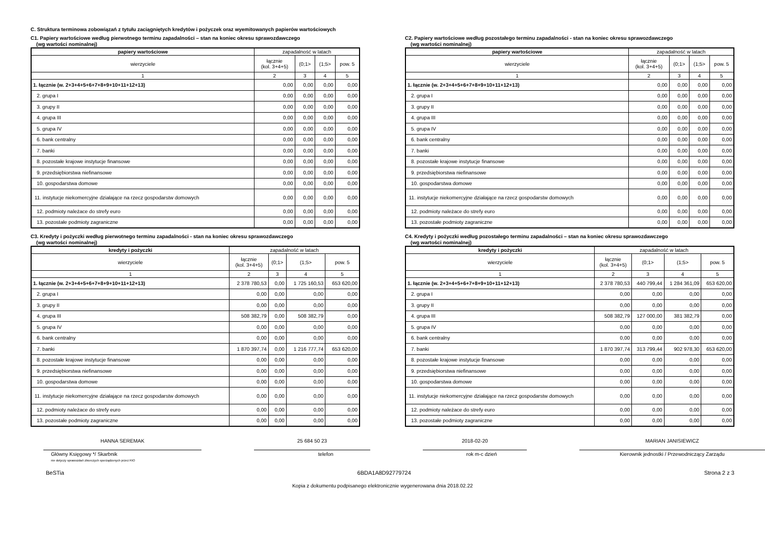C. Struktura terminowa zobowiązań z tytułu zaciągniętych kredytów i pożyczek oraz wyemitowanych papierów wartościowych
C1. Papiery wartościowe według pierwotnego terminu zapadalności – stan na koniec okresu sprawozdawczego
(wg wartości nominalnej)
| papiery wartościowe | zapadalność w latach | | | |
| --- | --- | --- | --- | --- |
| wierzyciele | łącznie (kol. 3+4+5) | (0;1> | (1;5> | pow. 5 |
| 1 | 2 | 3 | 4 | 5 |
| 1. łącznie (w. 2+3+4+5+6+7+8+9+10+11+12+13) | 0,00 | 0,00 | 0,00 | 0,00 |
| 2. grupa I | 0,00 | 0,00 | 0,00 | 0,00 |
| 3. grupy II | 0,00 | 0,00 | 0,00 | 0,00 |
| 4. grupa III | 0,00 | 0,00 | 0,00 | 0,00 |
| 5. grupa IV | 0,00 | 0,00 | 0,00 | 0,00 |
| 6. bank centralny | 0,00 | 0,00 | 0,00 | 0,00 |
| 7. banki | 0,00 | 0,00 | 0,00 | 0,00 |
| 8. pozostałe krajowe instytucje finansowe | 0,00 | 0,00 | 0,00 | 0,00 |
| 9. przedsiębiorstwa niefinansowe | 0,00 | 0,00 | 0,00 | 0,00 |
| 10. gospodarstwa domowe | 0,00 | 0,00 | 0,00 | 0,00 |
| 11. instytucje niekomercyjne działające na rzecz gospodarstw domowych | 0,00 | 0,00 | 0,00 | 0,00 |
| 12. podmioty należace do strefy euro | 0,00 | 0,00 | 0,00 | 0,00 |
| 13. pozostałe podmioty zagraniczne | 0,00 | 0,00 | 0,00 | 0,00 |
C2. Papiery wartościowe według pozostałego terminu zapadalności - stan na koniec okresu sprawozdawczego
(wg wartości nominalnej)
| papiery wartościowe | zapadalność w latach | | | |
| --- | --- | --- | --- | --- |
| wierzyciele | łącznie (kol. 3+4+5) | (0;1> | (1;5> | pow. 5 |
| 1 | 2 | 3 | 4 | 5 |
| 1. łącznie (w. 2+3+4+5+6+7+8+9+10+11+12+13) | 0,00 | 0,00 | 0,00 | 0,00 |
| 2. grupa I | 0,00 | 0,00 | 0,00 | 0,00 |
| 3. grupy II | 0,00 | 0,00 | 0,00 | 0,00 |
| 4. grupa III | 0,00 | 0,00 | 0,00 | 0,00 |
| 5. grupa IV | 0,00 | 0,00 | 0,00 | 0,00 |
| 6. bank centralny | 0,00 | 0,00 | 0,00 | 0,00 |
| 7. banki | 0,00 | 0,00 | 0,00 | 0,00 |
| 8. pozostałe krajowe instytucje finansowe | 0,00 | 0,00 | 0,00 | 0,00 |
| 9. przedsiębiorstwa niefinansowe | 0,00 | 0,00 | 0,00 | 0,00 |
| 10. gospodarstwa domowe | 0,00 | 0,00 | 0,00 | 0,00 |
| 11. instytucje niekomercyjne działające na rzecz gospodarstw domowych | 0,00 | 0,00 | 0,00 | 0,00 |
| 12. podmioty należace do strefy euro | 0,00 | 0,00 | 0,00 | 0,00 |
| 13. pozostałe podmioty zagraniczne | 0,00 | 0,00 | 0,00 | 0,00 |
C3. Kredyty i pożyczki według pierwotnego terminu zapadalności - stan na koniec okresu sprawozdawczego
(wg wartości nominalnej)
| kredyty i pożyczki | zapadalność w latach | | | |
| --- | --- | --- | --- | --- |
| wierzyciele | łącznie (kol. 3+4+5) | (0;1> | (1;5> | pow. 5 |
| 1 | 2 | 3 | 4 | 5 |
| 1. łącznie (w. 2+3+4+5+6+7+8+9+10+11+12+13) | 2 378 780,53 | 0,00 | 1 725 160,53 | 653 620,00 |
| 2. grupa I | 0,00 | 0,00 | 0,00 | 0,00 |
| 3. grupy II | 0,00 | 0,00 | 0,00 | 0,00 |
| 4. grupa III | 508 382,79 | 0,00 | 508 382,79 | 0,00 |
| 5. grupa IV | 0,00 | 0,00 | 0,00 | 0,00 |
| 6. bank centralny | 0,00 | 0,00 | 0,00 | 0,00 |
| 7. banki | 1 870 397,74 | 0,00 | 1 216 777,74 | 653 620,00 |
| 8. pozostałe krajowe instytucje finansowe | 0,00 | 0,00 | 0,00 | 0,00 |
| 9. przedsiębiorstwa niefinansowe | 0,00 | 0,00 | 0,00 | 0,00 |
| 10. gospodarstwa domowe | 0,00 | 0,00 | 0,00 | 0,00 |
| 11. instytucje niekomercyjne działające na rzecz gospodarstw domowych | 0,00 | 0,00 | 0,00 | 0,00 |
| 12. podmioty należace do strefy euro | 0,00 | 0,00 | 0,00 | 0,00 |
| 13. pozostałe podmioty zagraniczne | 0,00 | 0,00 | 0,00 | 0,00 |
C4. Kredyty i pożyczki według pozostałego terminu zapadalności – stan na koniec okresu sprawozdawczego
(wg wartości nominalnej)
| kredyty i pożyczki | zapadalność w latach | | | |
| --- | --- | --- | --- | --- |
| wierzyciele | łącznie (kol. 3+4+5) | (0;1> | (1;5> | pow. 5 |
| 1 | 2 | 3 | 4 | 5 |
| 1. łącznie (w. 2+3+4+5+6+7+8+9+10+11+12+13) | 2 378 780,53 | 440 799,44 | 1 284 361,09 | 653 620,00 |
| 2. grupa I | 0,00 | 0,00 | 0,00 | 0,00 |
| 3. grupy II | 0,00 | 0,00 | 0,00 | 0,00 |
| 4. grupa III | 508 382,79 | 127 000,00 | 381 382,79 | 0,00 |
| 5. grupa IV | 0,00 | 0,00 | 0,00 | 0,00 |
| 6. bank centralny | 0,00 | 0,00 | 0,00 | 0,00 |
| 7. banki | 1 870 397,74 | 313 799,44 | 902 978,30 | 653 620,00 |
| 8. pozostałe krajowe instytucje finansowe | 0,00 | 0,00 | 0,00 | 0,00 |
| 9. przedsiębiorstwa niefinansowe | 0,00 | 0,00 | 0,00 | 0,00 |
| 10. gospodarstwa domowe | 0,00 | 0,00 | 0,00 | 0,00 |
| 11. instytucje niekomercyjne działające na rzecz gospodarstw domowych | 0,00 | 0,00 | 0,00 | 0,00 |
| 12. podmioty należace do strefy euro | 0,00 | 0,00 | 0,00 | 0,00 |
| 13. pozostałe podmioty zagraniczne | 0,00 | 0,00 | 0,00 | 0,00 |
HANNA SEREMAK 25 684 50 23 2018-02-20 MARIAN JANISIEWICZ
Główny Księgowy */ Skarbnik
nie dotyczy sprawozdań zbiorczych sporządzonych przez RIO
telefon rok m-c dzień Kierownik jednostki / Przewodniczący Zarządu
BeSTia 6BDA1A8D92779724 Strona 2 z 3
Kopia z dokumentu podpisanego elektronicznie wygenerowana dnia 2018.02.22